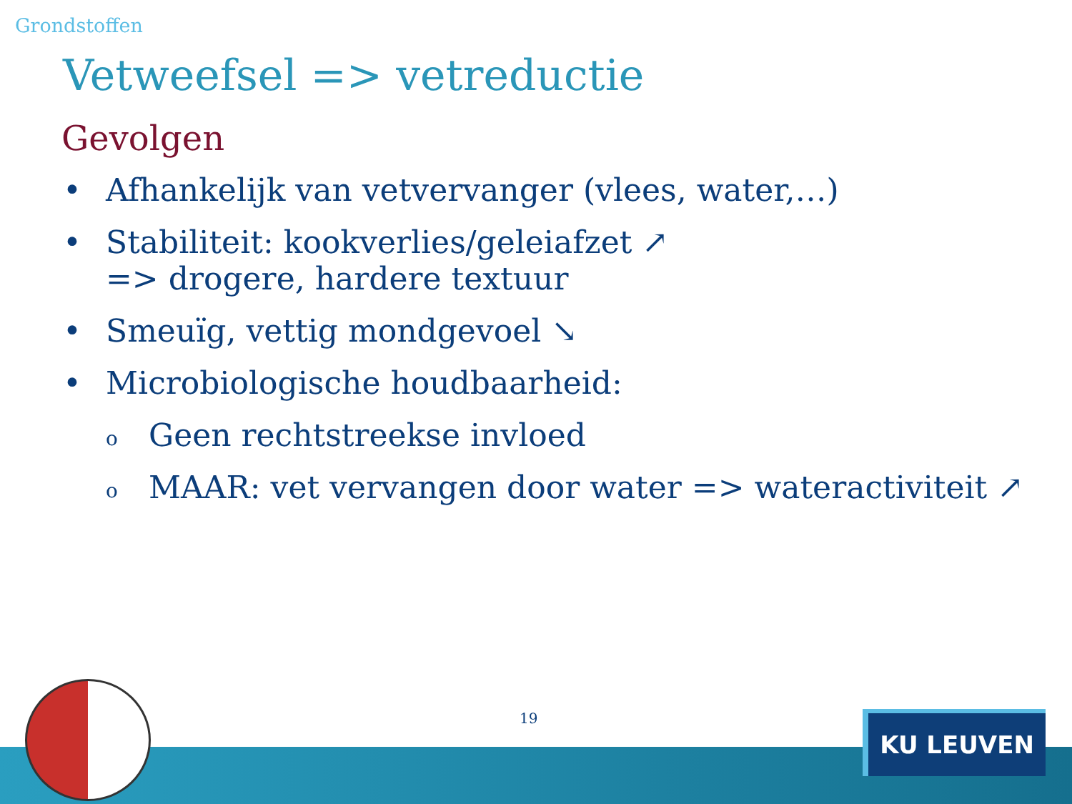Grondstoffen
Vetweefsel => vetreductie
Gevolgen
• Afhankelijk van vetvervanger (vlees, water,…)
• Stabiliteit: kookverlies/geleiafzet ↗
=> drogere, hardere textuur
• Smeuïg, vettig mondgevoel ↘
• Microbiologische houdbaarheid:
o Geen rechtstreekse invloed
o MAAR: vet vervangen door water => wateractiviteit ↗
19 KU LEUVEN